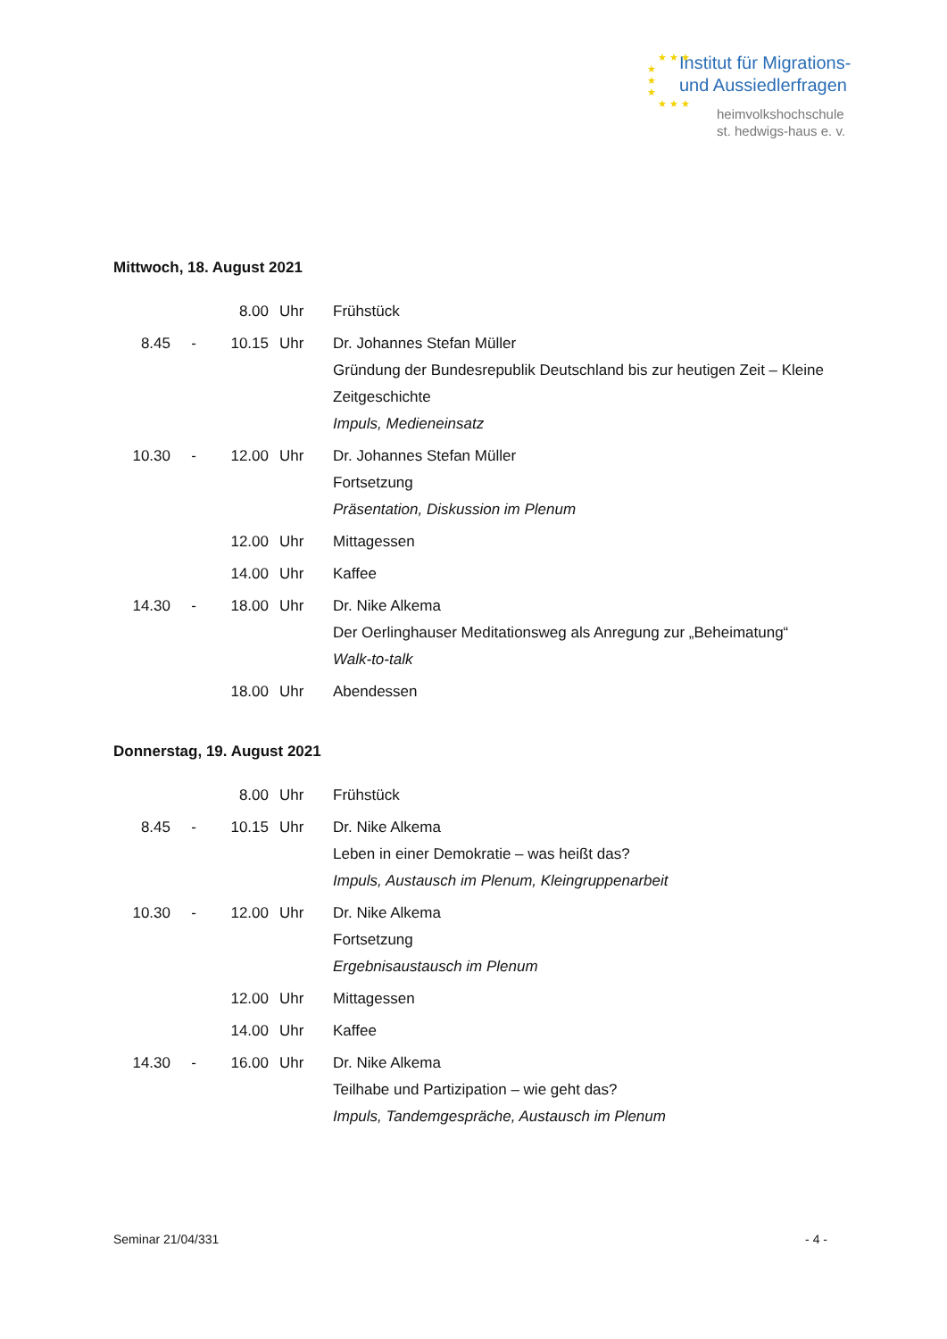★ ★ ★
★
★
★
★ ★ ★
Institut für Migrations-
und Aussiedlerfragen
heimvolkshochschule
st. hedwigs-haus e. v.
Mittwoch, 18. August 2021
| | | 8.00 | Uhr | Frühstück |
| 8.45 | - | 10.15 | Uhr | Dr. Johannes Stefan Müller Gründung der Bundesrepublik Deutschland bis zur heutigen Zeit – Kleine Zeitgeschichte Impuls, Medieneinsatz |
| 10.30 | - | 12.00 | Uhr | Dr. Johannes Stefan Müller Fortsetzung Präsentation, Diskussion im Plenum |
| | | 12.00 | Uhr | Mittagessen |
| | | 14.00 | Uhr | Kaffee |
| 14.30 | - | 18.00 | Uhr | Dr. Nike Alkema Der Oerlinghauser Meditationsweg als Anregung zur „Beheimatung“ Walk-to-talk |
| | | 18.00 | Uhr | Abendessen |
Donnerstag, 19. August 2021
| | | 8.00 | Uhr | Frühstück |
| 8.45 | - | 10.15 | Uhr | Dr. Nike Alkema Leben in einer Demokratie – was heißt das? Impuls, Austausch im Plenum, Kleingruppenarbeit |
| 10.30 | - | 12.00 | Uhr | Dr. Nike Alkema Fortsetzung Ergebnisaustausch im Plenum |
| | | 12.00 | Uhr | Mittagessen |
| | | 14.00 | Uhr | Kaffee |
| 14.30 | - | 16.00 | Uhr | Dr. Nike Alkema Teilhabe und Partizipation – wie geht das? Impuls, Tandemgespräche, Austausch im Plenum |
Seminar 21/04/331 - 4 -